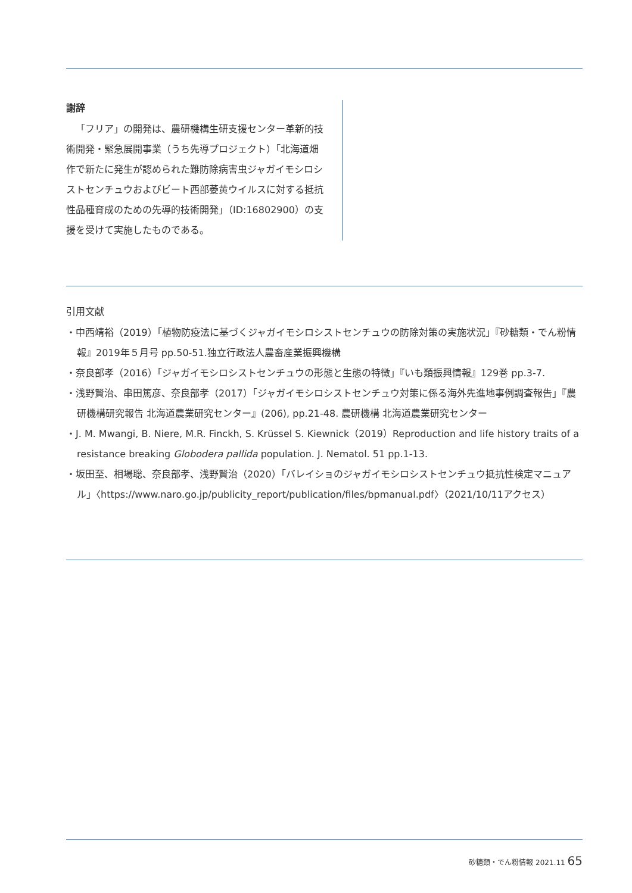謝辞
「フリア」の開発は、農研機構生研支援センター革新的技術開発・緊急展開事業（うち先導プロジェクト）「北海道畑作で新たに発生が認められた難防除病害虫ジャガイモシロシストセンチュウおよびビート西部萎黄ウイルスに対する抵抗性品種育成のための先導的技術開発」（ID:16802900）の支援を受けて実施したものである。
引用文献
・中西靖裕（2019）「植物防疫法に基づくジャガイモシロシストセンチュウの防除対策の実施状況」『砂糖類・でん粉情報』2019年５月号 pp.50-51.独立行政法人農畜産業振興機構
・奈良部孝（2016）「ジャガイモシロシストセンチュウの形態と生態の特徴」『いも類振興情報』129巻 pp.3-7.
・浅野賢治、串田篤彦、奈良部孝（2017）「ジャガイモシロシストセンチュウ対策に係る海外先進地事例調査報告」『農研機構研究報告 北海道農業研究センター』(206), pp.21-48. 農研機構 北海道農業研究センター
・J. M. Mwangi, B. Niere, M.R. Finckh, S. Krüssel S. Kiewnick（2019）Reproduction and life history traits of a resistance breaking Globodera pallida population. J. Nematol. 51 pp.1-13.
・坂田至、相場聡、奈良部孝、浅野賢治（2020）「バレイショのジャガイモシロシストセンチュウ抵抗性検定マニュアル」〈https://www.naro.go.jp/publicity_report/publication/files/bpmanual.pdf〉（2021/10/11アクセス）
砂糖類・でん粉情報 2021.11 65